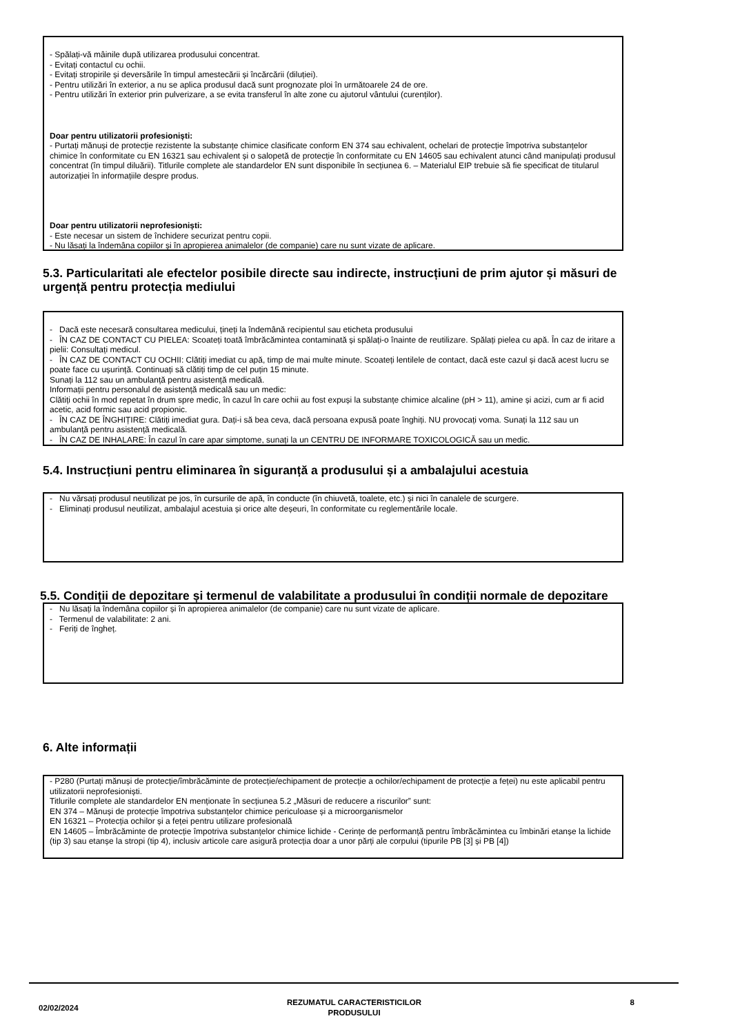- Spălați-vă mâinile după utilizarea produsului concentrat.
- Evitați contactul cu ochii.
- Evitați stropirile și deversările în timpul amestecării și încărcării (diluției).
- Pentru utilizări în exterior, a nu se aplica produsul dacă sunt prognozate ploi în următoarele 24 de ore.
- Pentru utilizări în exterior prin pulverizare, a se evita transferul în alte zone cu ajutorul vântului (curenților).
Doar pentru utilizatorii profesioniști:
- Purtați mănuși de protecție rezistente la substanțe chimice clasificate conform EN 374 sau echivalent, ochelari de protecție împotriva substanțelor chimice în conformitate cu EN 16321 sau echivalent și o salopetă de protecție în conformitate cu EN 14605 sau echivalent atunci când manipulați produsul concentrat (în timpul diluării). Titlurile complete ale standardelor EN sunt disponibile în secțiunea 6. – Materialul EIP trebuie să fie specificat de titularul autorizației în informațiile despre produs.
Doar pentru utilizatorii neprofesioniști:
- Este necesar un sistem de închidere securizat pentru copii.
- Nu lăsați la îndemâna copiilor și în apropierea animalelor (de companie) care nu sunt vizate de aplicare.
5.3. Particularitati ale efectelor posibile directe sau indirecte, instrucțiuni de prim ajutor și măsuri de urgență pentru protecția mediului
- Dacă este necesară consultarea medicului, țineți la îndemână recipientul sau eticheta produsului
- ÎN CAZ DE CONTACT CU PIELEA: Scoateți toată îmbrăcămintea contaminată și spălați-o înainte de reutilizare. Spălați pielea cu apă. În caz de iritare a pielii: Consultați medicul.
- ÎN CAZ DE CONTACT CU OCHII: Clătiți imediat cu apă, timp de mai multe minute. Scoateți lentilele de contact, dacă este cazul și dacă acest lucru se poate face cu ușurință. Continuați să clătiți timp de cel puțin 15 minute.
Sunați la 112 sau un ambulanță pentru asistență medicală.
Informații pentru personalul de asistență medicală sau un medic:
Clătiți ochii în mod repetat în drum spre medic, în cazul în care ochii au fost expuși la substanțe chimice alcaline (pH > 11), amine și acizi, cum ar fi acid acetic, acid formic sau acid propionic.
- ÎN CAZ DE ÎNGHIȚIRE: Clătiți imediat gura. Dați-i să bea ceva, dacă persoana expusă poate înghiți. NU provocați voma. Sunați la 112 sau un ambulanță pentru asistență medicală.
- ÎN CAZ DE INHALARE: În cazul în care apar simptome, sunați la un CENTRU DE INFORMARE TOXICOLOGICĂ sau un medic.
5.4. Instrucțiuni pentru eliminarea în siguranță a produsului și a ambalajului acestuia
- Nu vărsați produsul neutilizat pe jos, în cursurile de apă, în conducte (în chiuvetă, toalete, etc.) și nici în canalele de scurgere.
- Eliminați produsul neutilizat, ambalajul acestuia și orice alte deșeuri, în conformitate cu reglementările locale.
5.5. Condiții de depozitare și termenul de valabilitate a produsului în condiții normale de depozitare
- Nu lăsați la îndemâna copiilor și în apropierea animalelor (de companie) care nu sunt vizate de aplicare.
- Termenul de valabilitate: 2 ani.
- Feriți de îngheț.
6. Alte informații
- P280 (Purtați mănuși de protecție/îmbrăcăminte de protecție/echipament de protecție a ochilor/echipament de protecție a feței) nu este aplicabil pentru utilizatorii neprofesioniști.
Titlurile complete ale standardelor EN menționate în secțiunea 5.2 „Măsuri de reducere a riscurilor” sunt:
EN 374 – Mănuși de protecție împotriva substanțelor chimice periculoase și a microorganismelor
EN 16321 – Protecția ochilor și a feței pentru utilizare profesională
EN 14605 – Îmbrăcăminte de protecție împotriva substanțelor chimice lichide - Cerințe de performanță pentru îmbrăcămintea cu îmbinări etanșe la lichide (tip 3) sau etanșe la stropi (tip 4), inclusiv articole care asigură protecția doar a unor părți ale corpului (tipurile PB [3] și PB [4])
02/02/2024
REZUMATUL CARACTERISTICILOR
PRODUSULUI
8